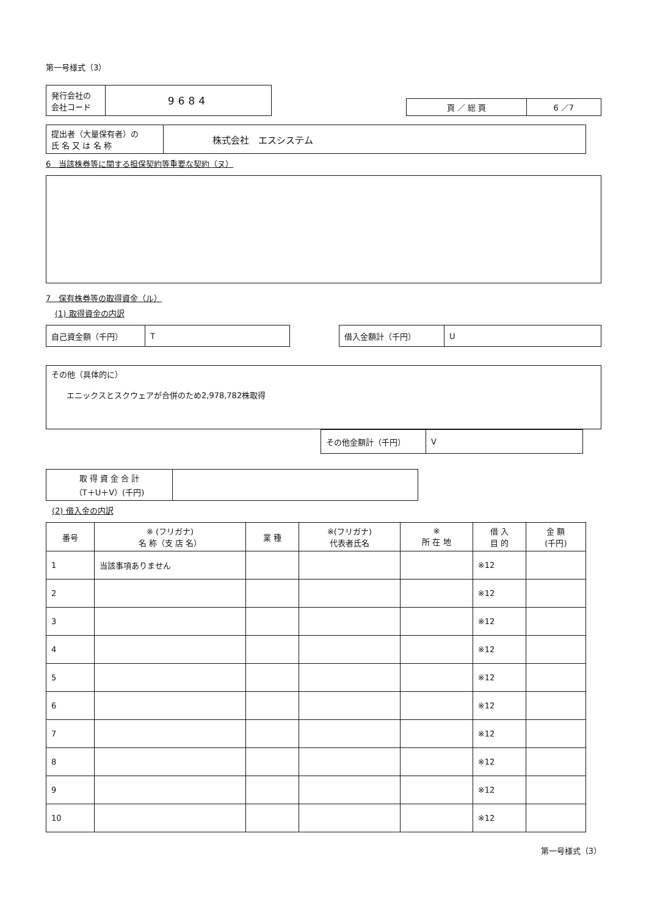第一号様式（3）
| 発行会社の 会社コード | 9684 |
| 頁 ／ 総 頁 | 6 ／7 |
| 提出者（大量保有者）の 氏 名 又 は 名 称 | 株式会社 エスシステム |
6　当該株券等に関する担保契約等重要な契約（ヌ）
7　保有株券等の取得資金（ル）
(1) 取得資金の内訳
| 自己資金額（千円） | T |
| 借入金額計（千円） | U |
その他（具体的に）
エニックスとスクウェアが合併のため2,978,782株取得
| その他金額計（千円） | V |
| 取 得 資 金 合 計 （T＋U＋V）(千円) | |
(2) 借入金の内訳
| 番号 | ※ (フリガナ) 名 称（支 店 名） | 業 種 | ※(フリガナ) 代表者氏名 | ※ 所 在 地 | 借 入 目 的 | 金 額 (千円) |
| --- | --- | --- | --- | --- | --- | --- |
| 1 | 当該事項ありません | | | | ※12 | |
| 2 | | | | | ※12 | |
| 3 | | | | | ※12 | |
| 4 | | | | | ※12 | |
| 5 | | | | | ※12 | |
| 6 | | | | | ※12 | |
| 7 | | | | | ※12 | |
| 8 | | | | | ※12 | |
| 9 | | | | | ※12 | |
| 10 | | | | | ※12 | |
第一号様式（3）